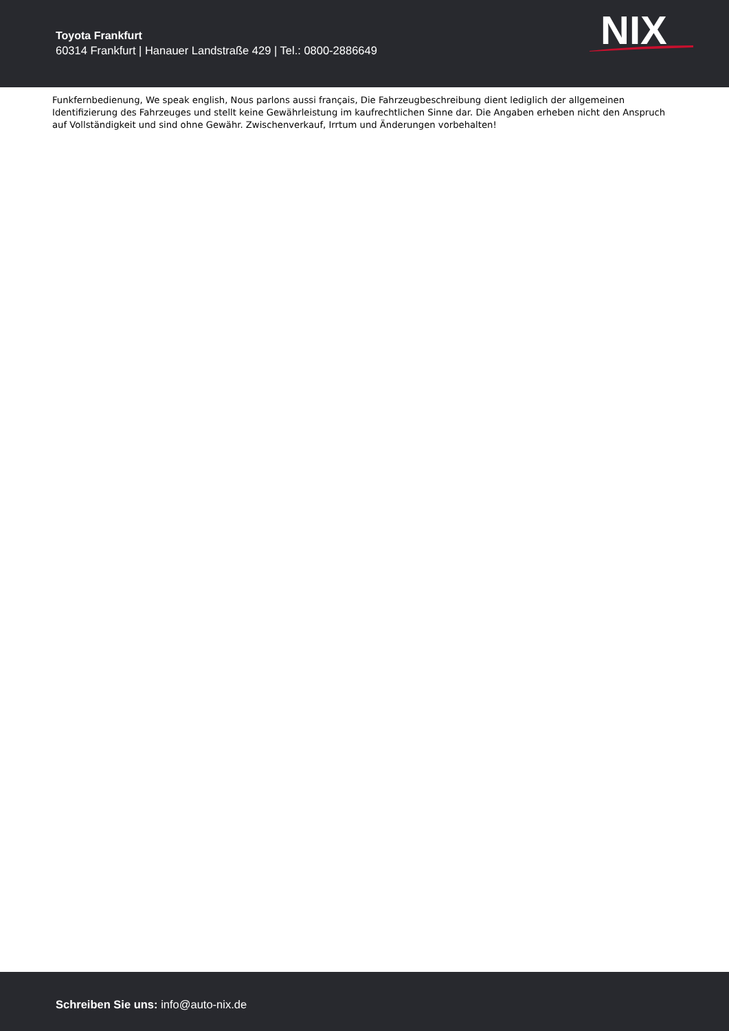Toyota Frankfurt
60314 Frankfurt | Hanauer Landstraße 429 | Tel.: 0800-2886649
NIX
Funkfernbedienung, We speak english, Nous parlons aussi français, Die Fahrzeugbeschreibung dient lediglich der allgemeinen Identifizierung des Fahrzeuges und stellt keine Gewährleistung im kaufrechtlichen Sinne dar. Die Angaben erheben nicht den Anspruch auf Vollständigkeit und sind ohne Gewähr. Zwischenverkauf, Irrtum und Änderungen vorbehalten!
Schreiben Sie uns: info@auto-nix.de